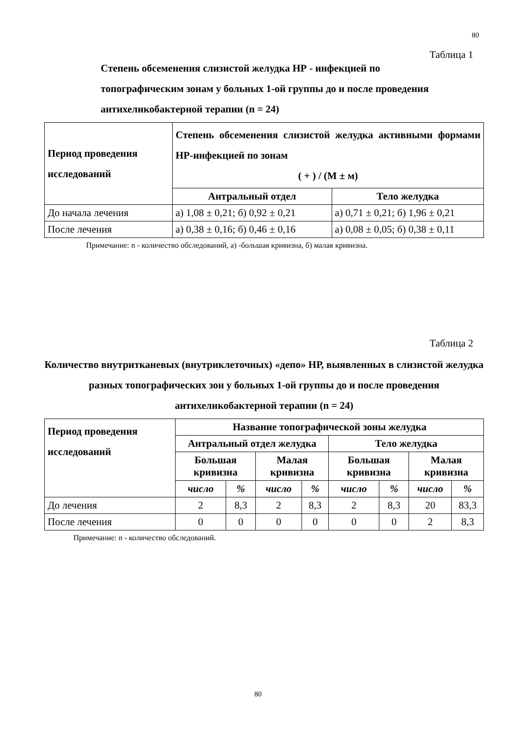80
Таблица 1
Степень обсеменения слизистой желудка НР - инфекцией по топографическим зонам у больных 1-ой группы до и после проведения антихеликобактерной терапии (n = 24)
| Период проведения исследований | Степень обсеменения слизистой желудка активными формами НР-инфекцией по зонам ( + ) / (М ± м) | |
| --- | --- | --- |
| | Антральный отдел | Тело желудка |
| До начала лечения | а) 1,08 ± 0,21; б) 0,92 ± 0,21 | а) 0,71 ± 0,21; б) 1,96 ± 0,21 |
| После лечения | а) 0,38 ± 0,16; б) 0,46 ± 0,16 | а) 0,08 ± 0,05; б) 0,38 ± 0,11 |
Примечание: n - количество обследований, а) -большая кривизна, б) малая кривизна.
Таблица 2
Количество внутритканевых (внутриклеточных) «депо» НР, выявленных в слизистой желудка разных топографических зон у больных 1-ой группы до и после проведения антихеликобактерной терапии (n = 24)
| Период проведения исследований | Название топографической зоны желудка | | | | | | | |
| --- | --- | --- | --- | --- | --- | --- | --- | --- |
| | Антральный отдел желудка | | | | Тело желудка | | | |
| | Большая кривизна | | Малая кривизна | | Большая кривизна | | Малая кривизна | |
| | число | % | число | % | число | % | число | % |
| До лечения | 2 | 8,3 | 2 | 8,3 | 2 | 8,3 | 20 | 83,3 |
| После лечения | 0 | 0 | 0 | 0 | 0 | 0 | 2 | 8,3 |
Примечание: n - количество обследований.
80